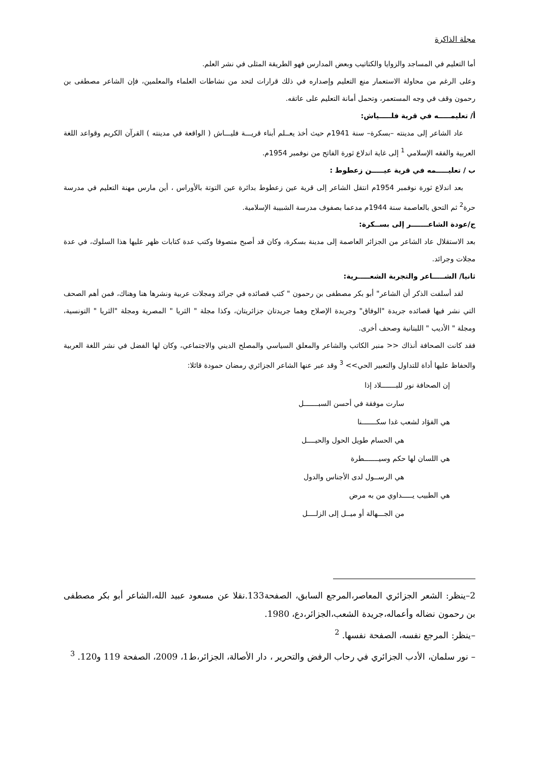مجلة الذاكرة
أما التعليم في المساجد والزوايا والكتاتيب وبعض المدارس فهو الطريقة المثلى في نشر العلم.
وعلى الرغم من محاولة الاستعمار منع التعليم وإصداره في ذلك قرارات لتحد من نشاطات العلماء والمعلمين، فإن الشاعر مصطفى بن رحمون وقف في وجه المستعمر، وتحمل أمانة التعليم على عاتقه.
أ/ تعليمـــــه في قرية فلـــــياش:
عاد الشاعر إلى مدينته –بسكرة– سنة 1941م حيث أخذ يعــلم أبناء قريـــة فليـــاش ( الواقعة في مدينته ) القرآن الكريم وقواعد اللغة العربية والفقه الإسلامي <sup>1</sup> إلى غاية اندلاع ثورة الفاتح من نوفمبر 1954م.
ب / تعليـــــمه في قرية عيـــــن زعطوط :
بعد اندلاع ثورة نوفمبر 1954م انتقل الشاعر إلى قرية عين زعطوط بدائرة عين التوتة بالأوراس ، أين مارس مهنة التعليم في مدرسة حرة<sup>2</sup> ثم التحق بالعاصمة سنة 1944م مدعما بصفوف مدرسة الشبيبة الإسلامية.
ج/عودة الشاعـــــــر إلى بســكرة:
بعد الاستقلال عاد الشاعر من الجزائر العاصمة إلى مدينة بسكرة، وكان قد أصبح متصوفا وكتب عدة كتابات ظهر عليها هذا السلوك، في عدة مجلات وجرائد.
ثانيا/ الشـــــاعر والتجربة الشعـــــرية:
لقد أسلفت الذكر أن الشاعر" أبو بكر مصطفى بن رحمون " كتب قصائده في جرائد ومجلات عربية ونشرها هنا وهناك، فمن أهم الصحف التي نشر فيها قصائده جريدة "الوفاق" وجريدة الإصلاح وهما جريدتان جزائريتان، وكذا مجلة " الثريا " المصرية ومجلة "الثريا " التونسية، ومجلة " الأديب " اللبنانية وصحف أخرى.
فقد كانت الصحافة أنذاك << منبر الكاتب والشاعر والمعلق السياسي والمصلح الديني والاجتماعي، وكان لها الفضل في نشر اللغة العربية والحفاظ عليها أداة للتداول والتعبير الحي>> <sup>3</sup> وقد عبر عنها الشاعر الجزائري رمضان حمودة قائلا:
إن الصحافة نور للبـــــــلاد إذا
سارت موفقة في أحسن السبـــــــل
هي الفؤاد لشعب غدا سكـــــــنا
هي الحسام طويل الحول والحيــــل
هي اللسان لها حكم وسيـــــــطرة
هي الرســول لدى الأجناس والدول
هي الطبيب يـــــداوي من به مرض
من الجـــهالة أو ميــل إلى الزلــــل
2–ينظر: الشعر الجزائري المعاصر،المرجع السابق، الصفحة133.نقلا عن مسعود عبيد الله،الشاعر أبو بكر مصطفى بن رحمون نضاله وأعماله،جريدة الشعب،الجزائر،دع، 1980.
–ينظر: المرجع نفسه، الصفحة نفسها. <sup>2</sup>
– نور سلمان، الأدب الجزائري في رحاب الرفض والتحرير ، دار الأصالة، الجزائر،ط1، 2009، الصفحة 119 و120. <sup>3</sup>